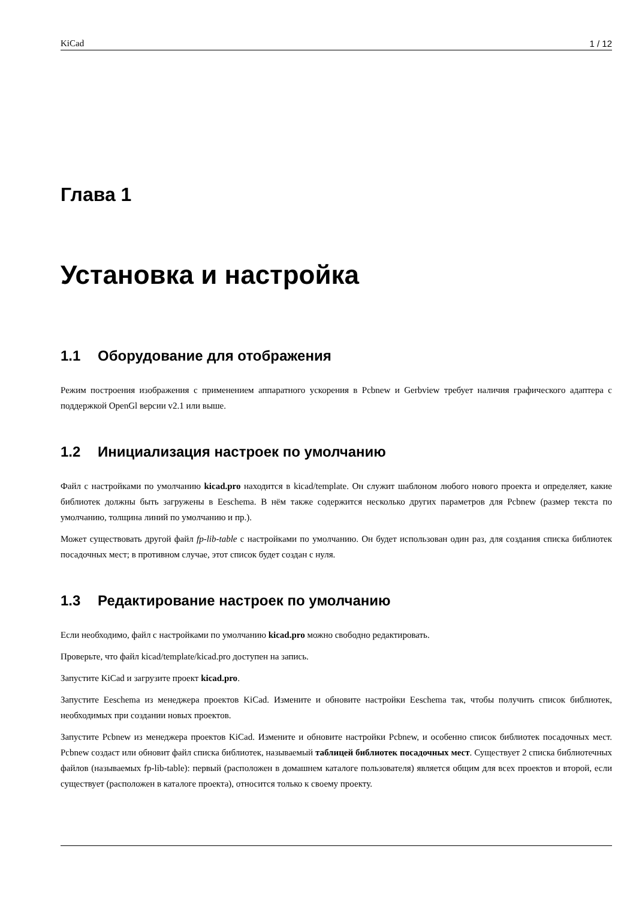KiCad 1 / 12
Глава 1
Установка и настройка
1.1 Оборудование для отображения
Режим построения изображения с применением аппаратного ускорения в Pcbnew и Gerbview требует наличия графического адаптера с поддержкой OpenGl версии v2.1 или выше.
1.2 Инициализация настроек по умолчанию
Файл с настройками по умолчанию kicad.pro находится в kicad/template. Он служит шаблоном любого нового проекта и определяет, какие библиотек должны быть загружены в Eeschema. В нём также содержится несколько других параметров для Pcbnew (размер текста по умолчанию, толщина линий по умолчанию и пр.).
Может существовать другой файл fp-lib-table с настройками по умолчанию. Он будет использован один раз, для создания списка библиотек посадочных мест; в противном случае, этот список будет создан с нуля.
1.3 Редактирование настроек по умолчанию
Если необходимо, файл с настройками по умолчанию kicad.pro можно свободно редактировать.
Проверьте, что файл kicad/template/kicad.pro доступен на запись.
Запустите KiCad и загрузите проект kicad.pro.
Запустите Eeschema из менеджера проектов KiCad. Измените и обновите настройки Eeschema так, чтобы получить список библиотек, необходимых при создании новых проектов.
Запустите Pcbnew из менеджера проектов KiCad. Измените и обновите настройки Pcbnew, и особенно список библиотек посадочных мест. Pcbnew создаст или обновит файл списка библиотек, называемый таблицей библиотек посадочных мест. Существует 2 списка библиотечных файлов (называемых fp-lib-table): первый (расположен в домашнем каталоге пользователя) является общим для всех проектов и второй, если существует (расположен в каталоге проекта), относится только к своему проекту.